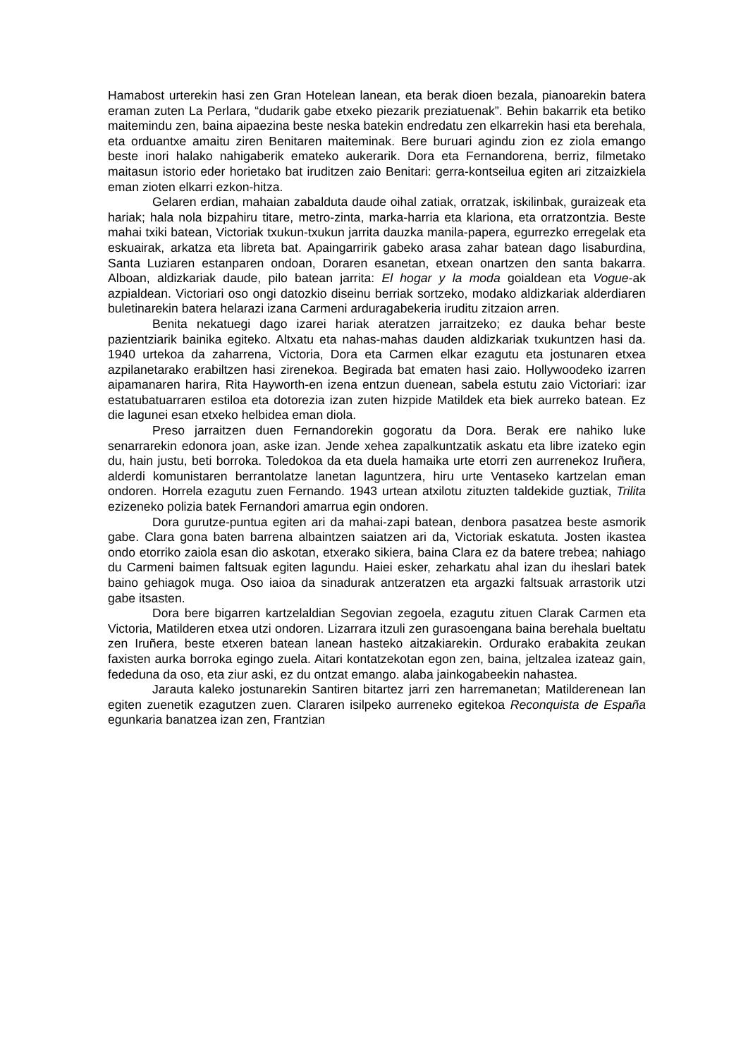Hamabost urterekin hasi zen Gran Hotelean lanean, eta berak dioen bezala, pianoarekin batera eraman zuten La Perlara, “dudarik gabe etxeko piezarik preziatuenak”. Behin bakarrik eta betiko maitemindu zen, baina aipaezina beste neska batekin endredatu zen elkarrekin hasi eta berehala, eta orduantxe amaitu ziren Benitaren maiteminak. Bere buruari agindu zion ez ziola emango beste inori halako nahigaberik emateko aukerarik. Dora eta Fernandorena, berriz, filmetako maitasun istorio eder horietako bat iruditzen zaio Benitari: gerra-kontseilua egiten ari zitzaizkiela eman zioten elkarri ezkon-hitza.
Gelaren erdian, mahaian zabalduta daude oihal zatiak, orratzak, iskilinbak, guraizeak eta hariak; hala nola bizpahiru titare, metro-zinta, marka-harria eta klariona, eta orratzontzia. Beste mahai txiki batean, Victoriak txukun-txukun jarrita dauzka manila-papera, egurrezko erregelak eta eskuairak, arkatza eta libreta bat. Apaingarririk gabeko arasa zahar batean dago lisaburdina, Santa Luziaren estanparen ondoan, Doraren esanetan, etxean onartzen den santa bakarra. Alboan, aldizkariak daude, pilo batean jarrita: El hogar y la moda goialdean eta Vogue-ak azpialdean. Victoriari oso ongi datozkio diseinu berriak sortzeko, modako aldizkariak alderdiaren buletinarekin batera helarazi izana Carmeni arduragabekeria iruditu zitzaion arren.
Benita nekatuegi dago izarei hariak ateratzen jarraitzeko; ez dauka behar beste pazientziarik bainika egiteko. Altxatu eta nahas-mahas dauden aldizkariak txukuntzen hasi da. 1940 urtekoa da zaharrena, Victoria, Dora eta Carmen elkar ezagutu eta jostunaren etxea azpilanetarako erabiltzen hasi zirenekoa. Begirada bat ematen hasi zaio. Hollywoodeko izarren aipamanaren harira, Rita Hayworth-en izena entzun duenean, sabela estutu zaio Victoriari: izar estatubatuarraren estiloa eta dotorezia izan zuten hizpide Matildek eta biek aurreko batean. Ez die lagunei esan etxeko helbidea eman diola.
Preso jarraitzen duen Fernandorekin gogoratu da Dora. Berak ere nahiko luke senarrarekin edonora joan, aske izan. Jende xehea zapalkuntzatik askatu eta libre izateko egin du, hain justu, beti borroka. Toledokoa da eta duela hamaika urte etorri zen aurrenekoz Iruñera, alderdi komunistaren berrantolatze lanetan laguntzera, hiru urte Ventaseko kartzelan eman ondoren. Horrela ezagutu zuen Fernando. 1943 urtean atxilotu zituzten taldekide guztiak, Trilita ezizeneko polizia batek Fernandori amarrua egin ondoren.
Dora gurutze-puntua egiten ari da mahai-zapi batean, denbora pasatzea beste asmorik gabe. Clara gona baten barrena albaintzen saiatzen ari da, Victoriak eskatuta. Josten ikastea ondo etorriko zaiola esan dio askotan, etxerako sikiera, baina Clara ez da batere trebea; nahiago du Carmeni baimen faltsuak egiten lagundu. Haiei esker, zeharkatu ahal izan du iheslari batek baino gehiagok muga. Oso iaioa da sinadurak antzeratzen eta argazki faltsuak arrastorik utzi gabe itsasten.
Dora bere bigarren kartzelaldian Segovian zegoela, ezagutu zituen Clarak Carmen eta Victoria, Matilderen etxea utzi ondoren. Lizarrara itzuli zen gurasoengana baina berehala bueltatu zen Iruñera, beste etxeren batean lanean hasteko aitzakiarekin. Ordurako erabakita zeukan faxisten aurka borroka egingo zuela. Aitari kontatzekotan egon zen, baina, jeltzalea izateaz gain, fededuna da oso, eta ziur aski, ez du ontzat emango. alaba jainkogabeekin nahastea.
Jarauta kaleko jostunarekin Santiren bitartez jarri zen harremanetan; Matilderenean lan egiten zuenetik ezagutzen zuen. Clararen isilpeko aurreneko egitekoa Reconquista de España egunkaria banatzea izan zen, Frantzian